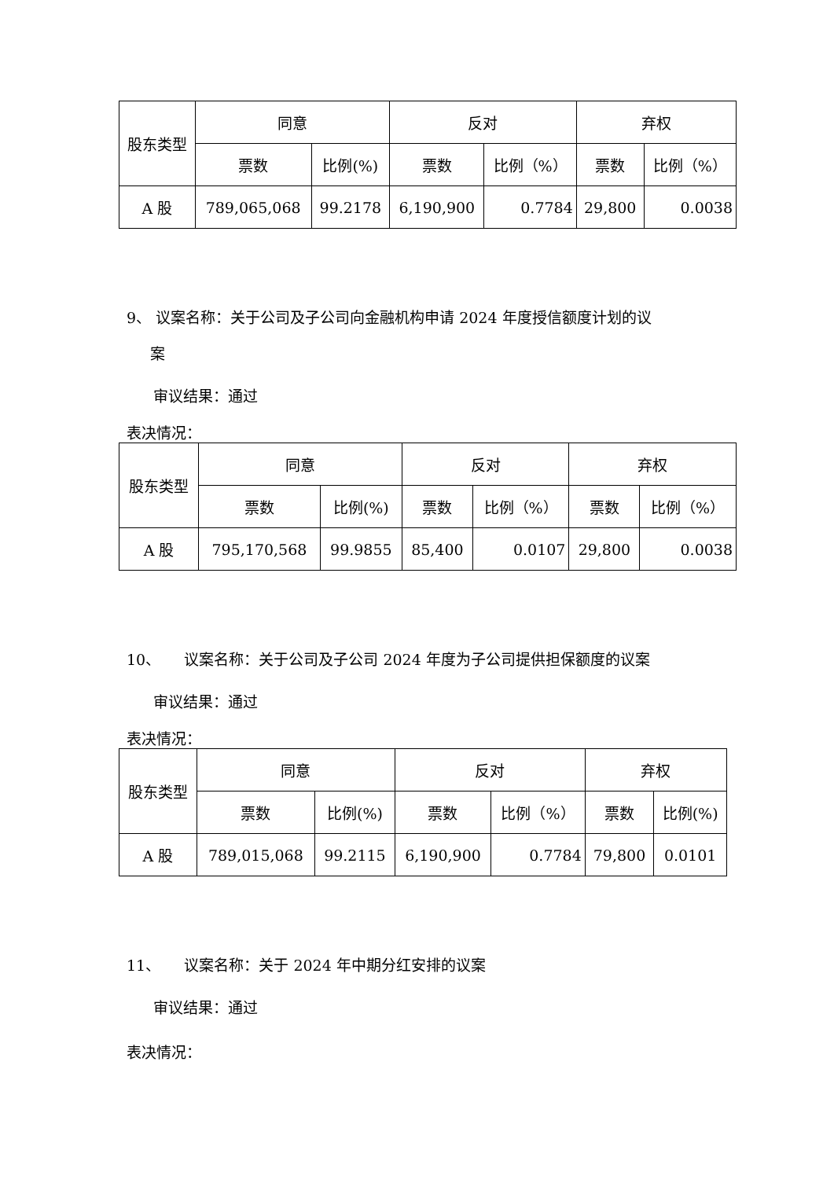| 股东类型 | 同意 | | 反对 | | 弃权 | |
| --- | --- | --- | --- | --- | --- | --- |
| | 票数 | 比例(%) | 票数 | 比例（%） | 票数 | 比例（%） |
| A 股 | 789,065,068 | 99.2178 | 6,190,900 | 0.7784 | 29,800 | 0.0038 |
9、 议案名称：关于公司及子公司向金融机构申请 2024 年度授信额度计划的议
案
审议结果：通过
表决情况：
| 股东类型 | 同意 | | 反对 | | 弃权 | |
| --- | --- | --- | --- | --- | --- | --- |
| | 票数 | 比例(%) | 票数 | 比例（%） | 票数 | 比例（%） |
| A 股 | 795,170,568 | 99.9855 | 85,400 | 0.0107 | 29,800 | 0.0038 |
10、 议案名称：关于公司及子公司 2024 年度为子公司提供担保额度的议案
审议结果：通过
表决情况：
| 股东类型 | 同意 | | 反对 | | 弃权 | |
| --- | --- | --- | --- | --- | --- | --- |
| | 票数 | 比例(%) | 票数 | 比例（%） | 票数 | 比例(%) |
| A 股 | 789,015,068 | 99.2115 | 6,190,900 | 0.7784 | 79,800 | 0.0101 |
11、 议案名称：关于 2024 年中期分红安排的议案
审议结果：通过
表决情况：